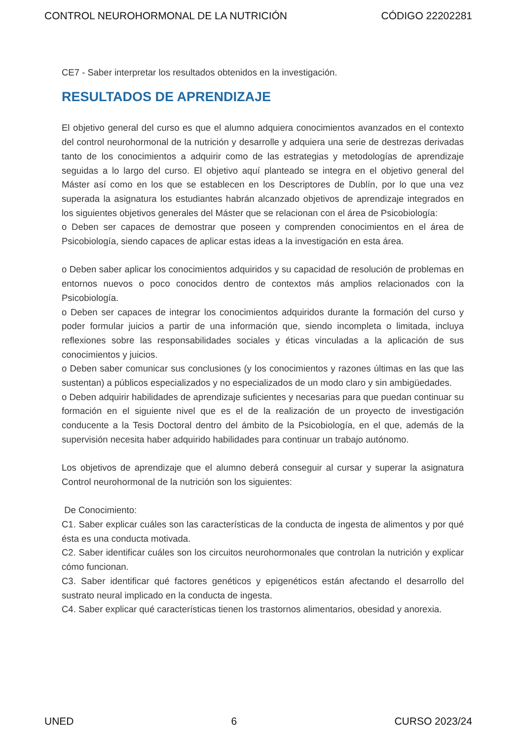CONTROL NEUROHORMONAL DE LA NUTRICIÓN CÓDIGO 22202281
CE7 - Saber interpretar los resultados obtenidos en la investigación.
RESULTADOS DE APRENDIZAJE
El objetivo general del curso es que el alumno adquiera conocimientos avanzados en el contexto del control neurohormonal de la nutrición y desarrolle y adquiera una serie de destrezas derivadas tanto de los conocimientos a adquirir como de las estrategias y metodologías de aprendizaje seguidas a lo largo del curso. El objetivo aquí planteado se integra en el objetivo general del Máster así como en los que se establecen en los Descriptores de Dublín, por lo que una vez superada la asignatura los estudiantes habrán alcanzado objetivos de aprendizaje integrados en los siguientes objetivos generales del Máster que se relacionan con el área de Psicobiología:
o Deben ser capaces de demostrar que poseen y comprenden conocimientos en el área de Psicobiología, siendo capaces de aplicar estas ideas a la investigación en esta área.
o Deben saber aplicar los conocimientos adquiridos y su capacidad de resolución de problemas en entornos nuevos o poco conocidos dentro de contextos más amplios relacionados con la Psicobiología.
o Deben ser capaces de integrar los conocimientos adquiridos durante la formación del curso y poder formular juicios a partir de una información que, siendo incompleta o limitada, incluya reflexiones sobre las responsabilidades sociales y éticas vinculadas a la aplicación de sus conocimientos y juicios.
o Deben saber comunicar sus conclusiones (y los conocimientos y razones últimas en las que las sustentan) a públicos especializados y no especializados de un modo claro y sin ambigüedades.
o Deben adquirir habilidades de aprendizaje suficientes y necesarias para que puedan continuar su formación en el siguiente nivel que es el de la realización de un proyecto de investigación conducente a la Tesis Doctoral dentro del ámbito de la Psicobiología, en el que, además de la supervisión necesita haber adquirido habilidades para continuar un trabajo autónomo.
Los objetivos de aprendizaje que el alumno deberá conseguir al cursar y superar la asignatura Control neurohormonal de la nutrición son los siguientes:
De Conocimiento:
C1. Saber explicar cuáles son las características de la conducta de ingesta de alimentos y por qué ésta es una conducta motivada.
C2. Saber identificar cuáles son los circuitos neurohormonales que controlan la nutrición y explicar cómo funcionan.
C3. Saber identificar qué factores genéticos y epigenéticos están afectando el desarrollo del sustrato neural implicado en la conducta de ingesta.
C4. Saber explicar qué características tienen los trastornos alimentarios, obesidad y anorexia.
UNED 6 CURSO 2023/24